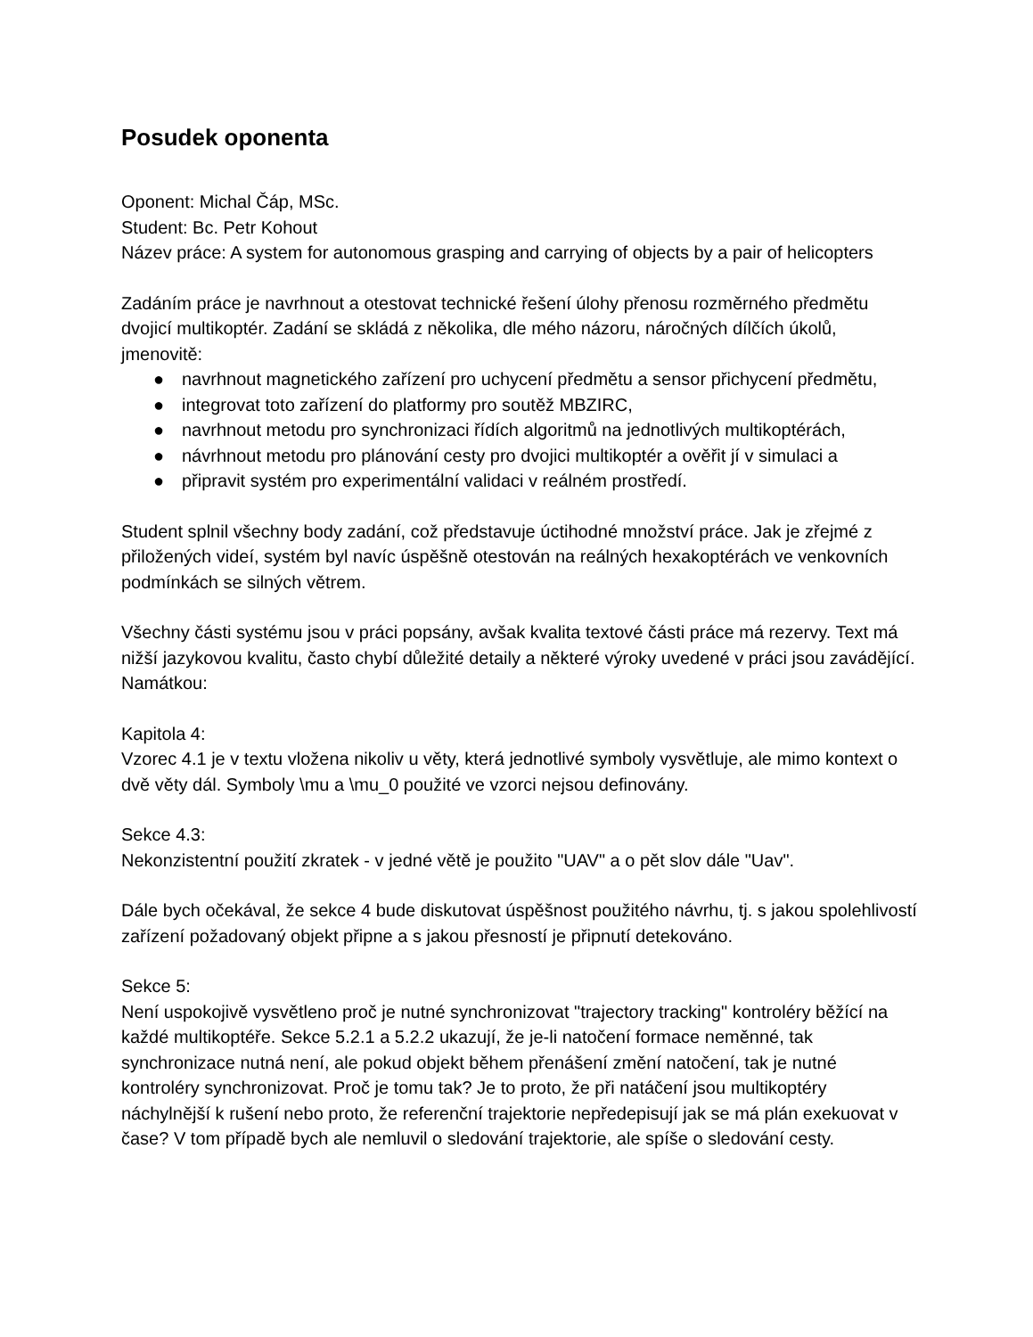Posudek oponenta
Oponent: Michal Čáp, MSc.
Student: Bc. Petr Kohout
Název práce: A system for autonomous grasping and carrying of objects by a pair of helicopters
Zadáním práce je navrhnout a otestovat technické řešení úlohy přenosu rozměrného předmětu dvojicí multikoptér. Zadání se skládá z několika, dle mého názoru, náročných dílčích úkolů, jmenovitě:
● navrhnout magnetického zařízení pro uchycení předmětu a sensor přichycení předmětu,
● integrovat toto zařízení do platformy pro soutěž MBZIRC,
● navrhnout metodu pro synchronizaci řídích algoritmů na jednotlivých multikoptérách,
● návrhnout metodu pro plánování cesty pro dvojici multikoptér a ověřit jí v simulaci a
● připravit systém pro experimentální validaci v reálném prostředí.
Student splnil všechny body zadání, což představuje úctihodné množství práce. Jak je zřejmé z přiložených videí, systém byl navíc úspěšně otestován na reálných hexakoptérách ve venkovních podmínkách se silných větrem.
Všechny části systému jsou v práci popsány, avšak kvalita textové části práce má rezervy. Text má nižší jazykovou kvalitu, často chybí důležité detaily a některé výroky uvedené v práci jsou zavádějící. Namátkou:
Kapitola 4:
Vzorec 4.1 je v textu vložena nikoliv u věty, která jednotlivé symboly vysvětluje, ale mimo kontext o dvě věty dál. Symboly \mu a \mu_0 použité ve vzorci nejsou definovány.
Sekce 4.3:
Nekonzistentní použití zkratek - v jedné větě je použito "UAV" a o pět slov dále "Uav".
Dále bych očekával, že sekce 4 bude diskutovat úspěšnost použitého návrhu, tj. s jakou spolehlivostí zařízení požadovaný objekt připne a s jakou přesností je připnutí detekováno.
Sekce 5:
Není uspokojivě vysvětleno proč je nutné synchronizovat "trajectory tracking" kontroléry běžící na každé multikoptéře. Sekce 5.2.1 a 5.2.2 ukazují, že je-li natočení formace neměnné, tak synchronizace nutná není, ale pokud objekt během přenášení změní natočení, tak je nutné kontroléry synchronizovat. Proč je tomu tak? Je to proto, že při natáčení jsou multikoptéry náchylnější k rušení nebo proto, že referenční trajektorie nepředepisují jak se má plán exekuovat v čase? V tom případě bych ale nemluvil o sledování trajektorie, ale spíše o sledování cesty.